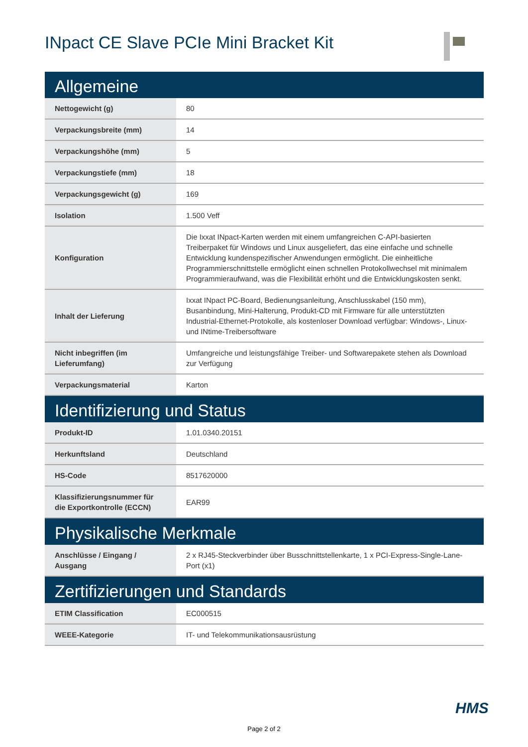INpact CE Slave PCIe Mini Bracket Kit
| Allgemeine | |
| --- | --- |
| Nettogewicht (g) | 80 |
| Verpackungsbreite (mm) | 14 |
| Verpackungshöhe (mm) | 5 |
| Verpackungstiefe (mm) | 18 |
| Verpackungsgewicht (g) | 169 |
| Isolation | 1.500 Veff |
| Konfiguration | Die Ixxat INpact-Karten werden mit einem umfangreichen C-API-basierten Treiberpaket für Windows und Linux ausgeliefert, das eine einfache und schnelle Entwicklung kundenspezifischer Anwendungen ermöglicht. Die einheitliche Programmierschnittstelle ermöglicht einen schnellen Protokollwechsel mit minimalem Programmieraufwand, was die Flexibilität erhöht und die Entwicklungskosten senkt. |
| Inhalt der Lieferung | Ixxat INpact PC-Board, Bedienungsanleitung, Anschlusskabel (150 mm), Busanbindung, Mini-Halterung, Produkt-CD mit Firmware für alle unterstützten Industrial-Ethernet-Protokolle, als kostenloser Download verfügbar: Windows-, Linux- und INtime-Treibersoftware |
| Nicht inbegriffen (im Lieferumfang) | Umfangreiche und leistungsfähige Treiber- und Softwarepakete stehen als Download zur Verfügung |
| Verpackungsmaterial | Karton |
| Identifizierung und Status | |
| Produkt-ID | 1.01.0340.20151 |
| Herkunftsland | Deutschland |
| HS-Code | 8517620000 |
| Klassifizierungsnummer für die Exportkontrolle (ECCN) | EAR99 |
| Physikalische Merkmale | |
| Anschlüsse / Eingang / Ausgang | 2 x RJ45-Steckverbinder über Busschnittstellenkarte, 1 x PCI-Express-Single-Lane-Port (x1) |
| Zertifizierungen und Standards | |
| ETIM Classification | EC000515 |
| WEEE-Kategorie | IT- und Telekommunikationsausrüstung |
HMS
Page 2 of 2